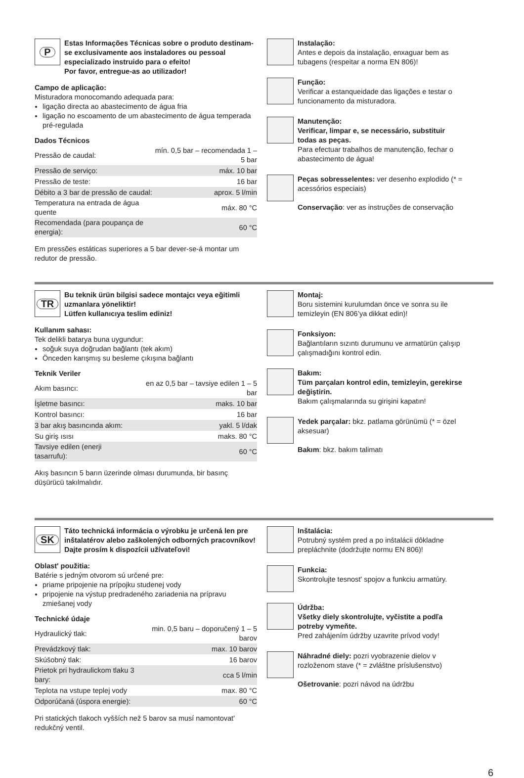P
Estas Informações Técnicas sobre o produto destinam-se exclusivamente aos instaladores ou pessoal especializado instruido para o efeito!
Por favor, entregue-as ao utilizador!
Campo de aplicação:
Misturadora monocomando adequada para:
ligação directa ao abastecimento de água fria
ligação no escoamento de um abastecimento de água temperada pré-regulada
Dados Técnicos
| Pressão de caudal: | mín. 0,5 bar – recomendada 1 – 5 bar |
| Pressão de serviço: | máx. 10 bar |
| Pressão de teste: | 16 bar |
| Débito a 3 bar de pressão de caudal: | aprox. 5 l/min |
| Temperatura na entrada de água quente | máx. 80 °C |
| Recomendada (para poupança de energia): | 60 °C |
Em pressões estáticas superiores a 5 bar dever-se-á montar um redutor de pressão.
Instalação:
Antes e depois da instalação, enxaguar bem as tubagens (respeitar a norma EN 806)!
Função:
Verificar a estanqueidade das ligações e testar o funcionamento da misturadora.
Manutenção:
Verificar, limpar e, se necessário, substituir todas as peças.
Para efectuar trabalhos de manutenção, fechar o abastecimento de água!
Peças sobresselentes: ver desenho explodido (* = acessórios especiais)
Conservação: ver as instruções de conservação
TR
Bu teknik ürün bilgisi sadece montajcı veya eğitimli uzmanlara yöneliktir!
Lütfen kullanıcıya teslim ediniz!
Kullanım sahası:
Tek delikli batarya buna uygundur:
soğuk suya doğrudan bağlantı (tek akım)
Önceden karışmış su besleme çıkışına bağlantı
Teknik Veriler
| Akım basıncı: | en az 0,5 bar – tavsiye edilen 1 – 5 bar |
| İşletme basıncı: | maks. 10 bar |
| Kontrol basıncı: | 16 bar |
| 3 bar akış basıncında akım: | yakl. 5 l/dak |
| Su giriş ısısı | maks. 80 °C |
| Tavsiye edilen (enerji tasarrufu): | 60 °C |
Akış basıncın 5 barın üzerinde olması durumunda, bir basınç düşürücü takılmalıdır.
Montaj:
Boru sistemini kurulumdan önce ve sonra su ile temizleyin (EN 806’ya dikkat edin)!
Fonksiyon:
Bağlantıların sızıntı durumunu ve armatürün çalışıp çalışmadığını kontrol edin.
Bakım:
Tüm parçaları kontrol edin, temizleyin, gerekirse değiştirin.
Bakım çalışmalarında su girişini kapatın!
Yedek parçalar: bkz. patlama görünümü (* = özel aksesuar)
Bakım: bkz. bakım talimatı
SK
Táto technická informácia o výrobku je určená len pre inštalatérov alebo zaškolených odborných pracovníkov!
Dajte prosím k dispozícii užívateľovi!
Oblast' použitia:
Batérie s jedným otvorom sú určené pre:
priame pripojenie na prípojku studenej vody
pripojenie na výstup predradeného zariadenia na prípravu zmiešanej vody
Technické údaje
| Hydraulický tlak: | min. 0,5 baru – doporučený 1 – 5 barov |
| Prevádzkový tlak: | max. 10 barov |
| Skúšobný tlak: | 16 barov |
| Prietok pri hydraulickom tlaku 3 bary: | cca 5 l/min |
| Teplota na vstupe teplej vody | max. 80 °C |
| Odporúčaná (úspora energie): | 60 °C |
Pri statických tlakoch vyšších než 5 barov sa musí namontovat' redukčný ventil.
Inštalácia:
Potrubný systém pred a po inštalácii dôkladne prepláchnite (dodržujte normu EN 806)!
Funkcia:
Skontrolujte tesnost' spojov a funkciu armatúry.
Údržba:
Všetky diely skontrolujte, vyčistite a podľa potreby vymeňte.
Pred zahájením údržby uzavrite prívod vody!
Náhradné diely: pozri vyobrazenie dielov v rozloženom stave (* = zvláštne príslušenstvo)
Ošetrovanie: pozri návod na údržbu
6